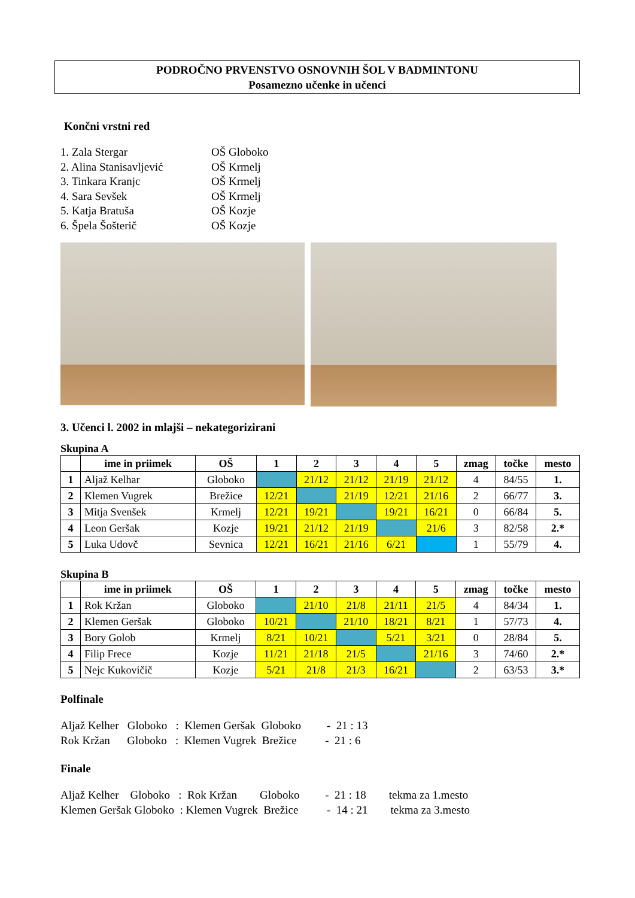PODROČNO PRVENSTVO OSNOVNIH ŠOL V BADMINTONU
Posamezno učenke in učenci
Končni vrstni red
1. Zala Stergar OŠ Globoko
2. Alina Stanisavljević OŠ Krmelj
3. Tinkara Kranjc OŠ Krmelj
4. Sara Sevšek OŠ Krmelj
5. Katja Bratuša OŠ Kozje
6. Špela Šošterič OŠ Kozje
3. Učenci l. 2002 in mlajši – nekategorizirani
Skupina A
| | ime in priimek | OŠ | 1 | 2 | 3 | 4 | 5 | zmag | točke | mesto |
| --- | --- | --- | --- | --- | --- | --- | --- | --- | --- | --- |
| 1 | Aljaž Kelhar | Globoko | | 21/12 | 21/12 | 21/19 | 21/12 | 4 | 84/55 | 1. |
| 2 | Klemen Vugrek | Brežice | 12/21 | | 21/19 | 12/21 | 21/16 | 2 | 66/77 | 3. |
| 3 | Mitja Svenšek | Krmelj | 12/21 | 19/21 | | 19/21 | 16/21 | 0 | 66/84 | 5. |
| 4 | Leon Geršak | Kozje | 19/21 | 21/12 | 21/19 | | 21/6 | 3 | 82/58 | 2.* |
| 5 | Luka Udovč | Sevnica | 12/21 | 16/21 | 21/16 | 6/21 | | 1 | 55/79 | 4. |
Skupina B
| | ime in priimek | OŠ | 1 | 2 | 3 | 4 | 5 | zmag | točke | mesto |
| --- | --- | --- | --- | --- | --- | --- | --- | --- | --- | --- |
| 1 | Rok Kržan | Globoko | | 21/10 | 21/8 | 21/11 | 21/5 | 4 | 84/34 | 1. |
| 2 | Klemen Geršak | Globoko | 10/21 | | 21/10 | 18/21 | 8/21 | 1 | 57/73 | 4. |
| 3 | Bory Golob | Krmelj | 8/21 | 10/21 | | 5/21 | 3/21 | 0 | 28/84 | 5. |
| 4 | Filip Frece | Kozje | 11/21 | 21/18 | 21/5 | | 21/16 | 3 | 74/60 | 2.* |
| 5 | Nejc Kukovičič | Kozje | 5/21 | 21/8 | 21/3 | 16/21 | | 2 | 63/53 | 3.* |
Polfinale
Aljaž Kelher Globoko : Klemen Geršak Globoko - 21 : 13 Rok Kržan Globoko : Klemen Vugrek Brežice - 21 : 6
Finale
Aljaž Kelher Globoko : Rok Kržan Globoko - 21 : 18 tekma za 1.mesto Klemen Geršak Globoko : Klemen Vugrek Brežice - 14 : 21 tekma za 3.mesto